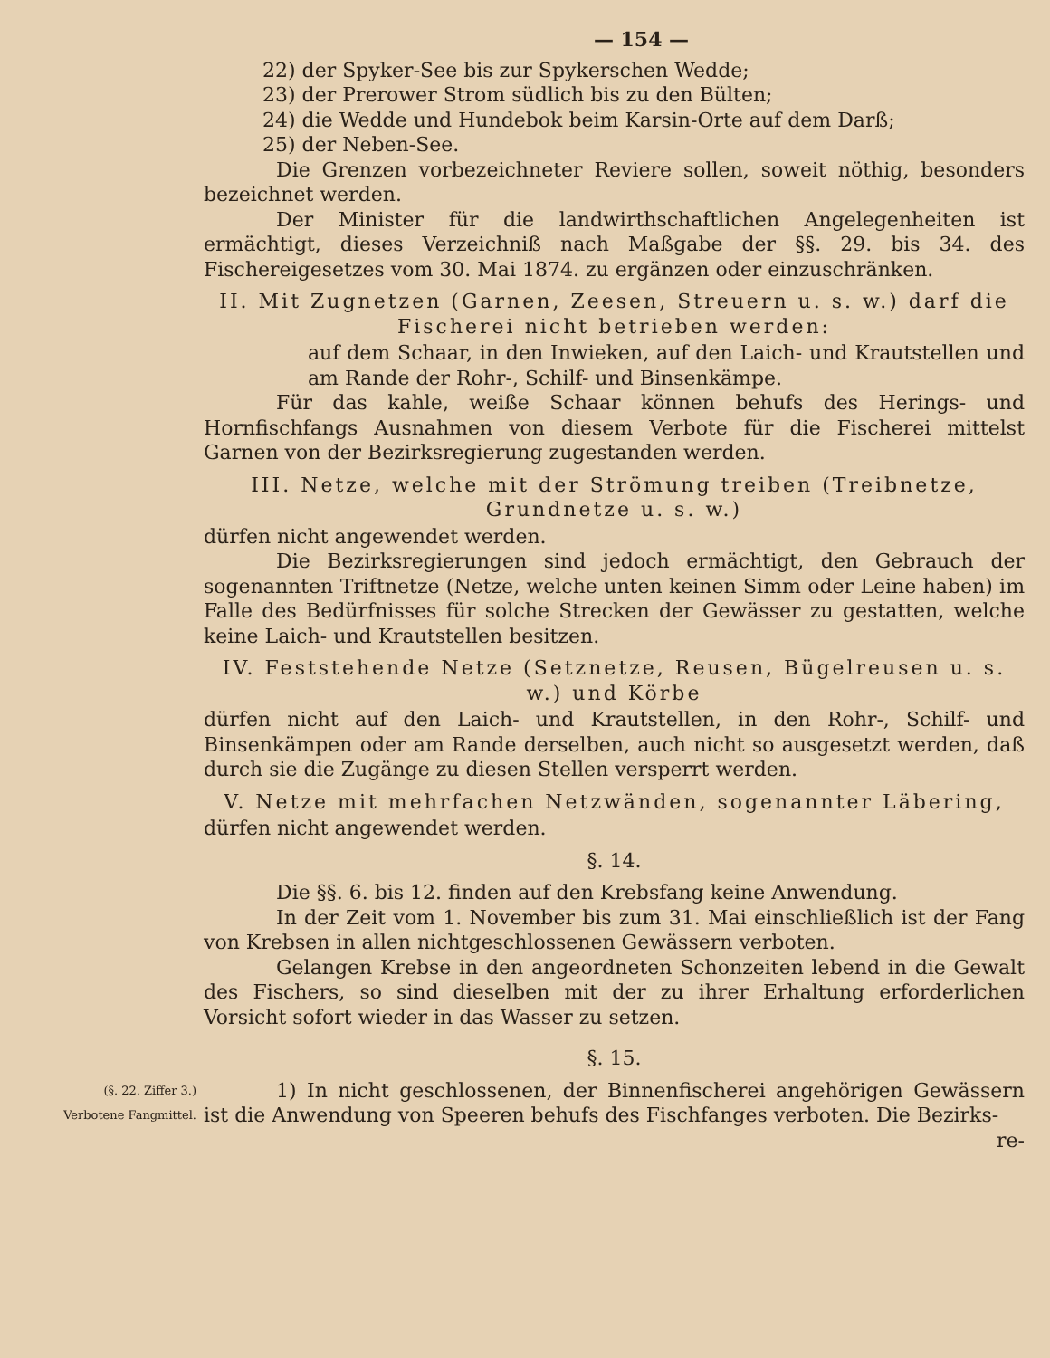— 154 —
22) der Spyker-See bis zur Spykerschen Wedde;
23) der Prerower Strom südlich bis zu den Bülten;
24) die Wedde und Hundebok beim Karsin-Orte auf dem Darß;
25) der Neben-See.
Die Grenzen vorbezeichneter Reviere sollen, soweit nöthig, besonders bezeichnet werden.
Der Minister für die landwirthschaftlichen Angelegenheiten ist ermächtigt, dieses Verzeichniß nach Maßgabe der §§. 29. bis 34. des Fischereigesetzes vom 30. Mai 1874. zu ergänzen oder einzuschränken.
II. Mit Zugnetzen (Garnen, Zeesen, Streuern u. s. w.) darf die Fischerei nicht betrieben werden:
auf dem Schaar, in den Inwieken, auf den Laich- und Krautstellen und am Rande der Rohr-, Schilf- und Binsenkämpe.
Für das kahle, weiße Schaar können behufs des Herings- und Hornfischfangs Ausnahmen von diesem Verbote für die Fischerei mittelst Garnen von der Bezirksregierung zugestanden werden.
III. Netze, welche mit der Strömung treiben (Treibnetze, Grundnetze u. s. w.)
dürfen nicht angewendet werden.
Die Bezirksregierungen sind jedoch ermächtigt, den Gebrauch der sogenannten Triftnetze (Netze, welche unten keinen Simm oder Leine haben) im Falle des Bedürfnisses für solche Strecken der Gewässer zu gestatten, welche keine Laich- und Krautstellen besitzen.
IV. Feststehende Netze (Setznetze, Reusen, Bügelreusen u. s. w.) und Körbe
dürfen nicht auf den Laich- und Krautstellen, in den Rohr-, Schilf- und Binsenkämpen oder am Rande derselben, auch nicht so ausgesetzt werden, daß durch sie die Zugänge zu diesen Stellen versperrt werden.
V. Netze mit mehrfachen Netzwänden, sogenannter Läbering,
dürfen nicht angewendet werden.
§. 14.
Die §§. 6. bis 12. finden auf den Krebsfang keine Anwendung.
In der Zeit vom 1. November bis zum 31. Mai einschließlich ist der Fang von Krebsen in allen nichtgeschlossenen Gewässern verboten.
Gelangen Krebse in den angeordneten Schonzeiten lebend in die Gewalt des Fischers, so sind dieselben mit der zu ihrer Erhaltung erforderlichen Vorsicht sofort wieder in das Wasser zu setzen.
§. 15.
(§. 22. Ziffer 3.)
Verbotene Fangmittel.
1) In nicht geschlossenen, der Binnenfischerei angehörigen Gewässern ist die Anwendung von Speeren behufs des Fischfanges verboten. Die Bezirks-
re-